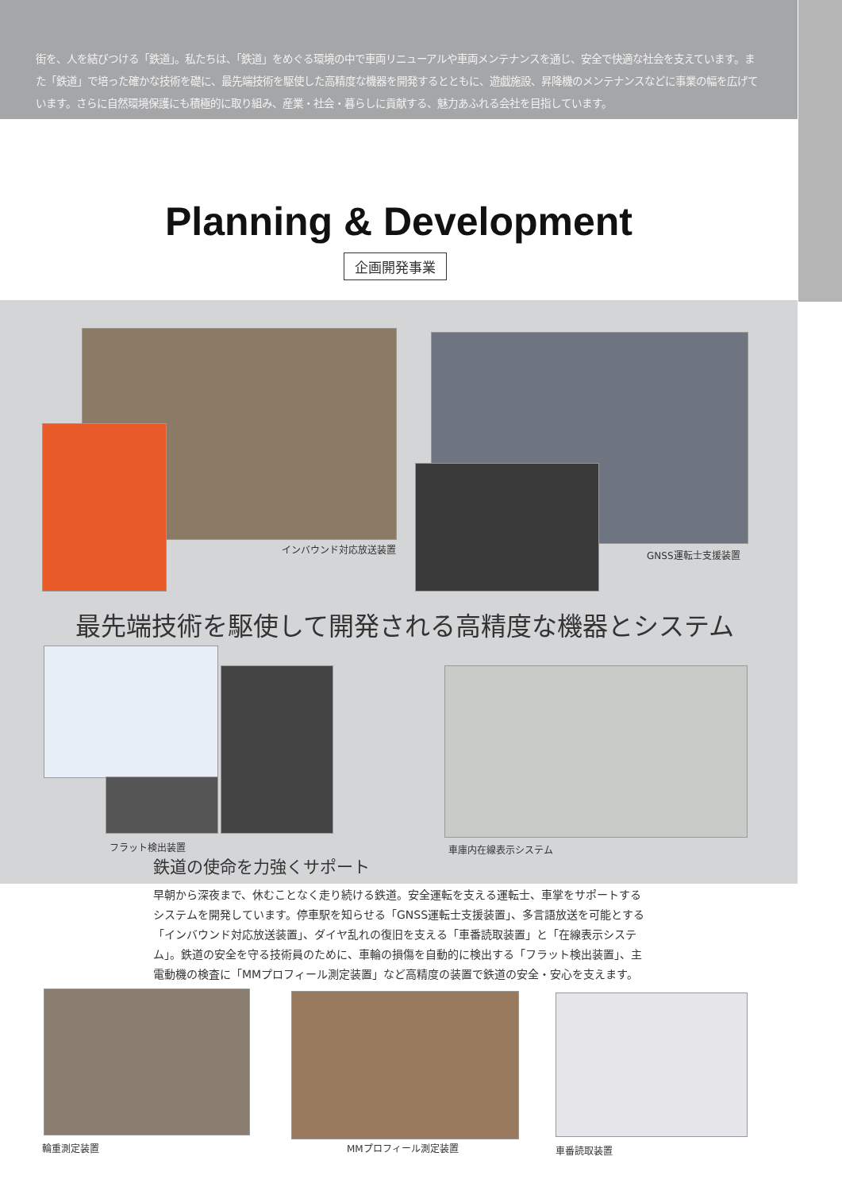街を、人を結びつける「鉄道」。私たちは、「鉄道」をめぐる環境の中で車両リニューアルや車両メンテナンスを通じ、安全で快適な社会を支えています。また「鉄道」で培った確かな技術を礎に、最先端技術を駆使した高精度な機器を開発するとともに、遊戯施設、昇降機のメンテナンスなどに事業の幅を広げています。さらに自然環境保護にも積極的に取り組み、産業・社会・暮らしに貢献する、魅力あふれる会社を目指しています。
Planning & Development
企画開発事業
インバウンド対応放送装置 GNSS運転士支援装置
最先端技術を駆使して開発される高精度な機器とシステム
フラット検出装置 車庫内在線表示システム
鉄道の使命を力強くサポート
早朝から深夜まで、休むことなく走り続ける鉄道。安全運転を支える運転士、車掌をサポートするシステムを開発しています。停車駅を知らせる「GNSS運転士支援装置」、多言語放送を可能とする「インバウンド対応放送装置」、ダイヤ乱れの復旧を支える「車番読取装置」と「在線表示システム」。鉄道の安全を守る技術員のために、車輪の損傷を自動的に検出する「フラット検出装置」、主電動機の検査に「MMプロフィール測定装置」など高精度の装置で鉄道の安全・安心を支えます。
輪重測定装置 MMプロフィール測定装置 車番読取装置